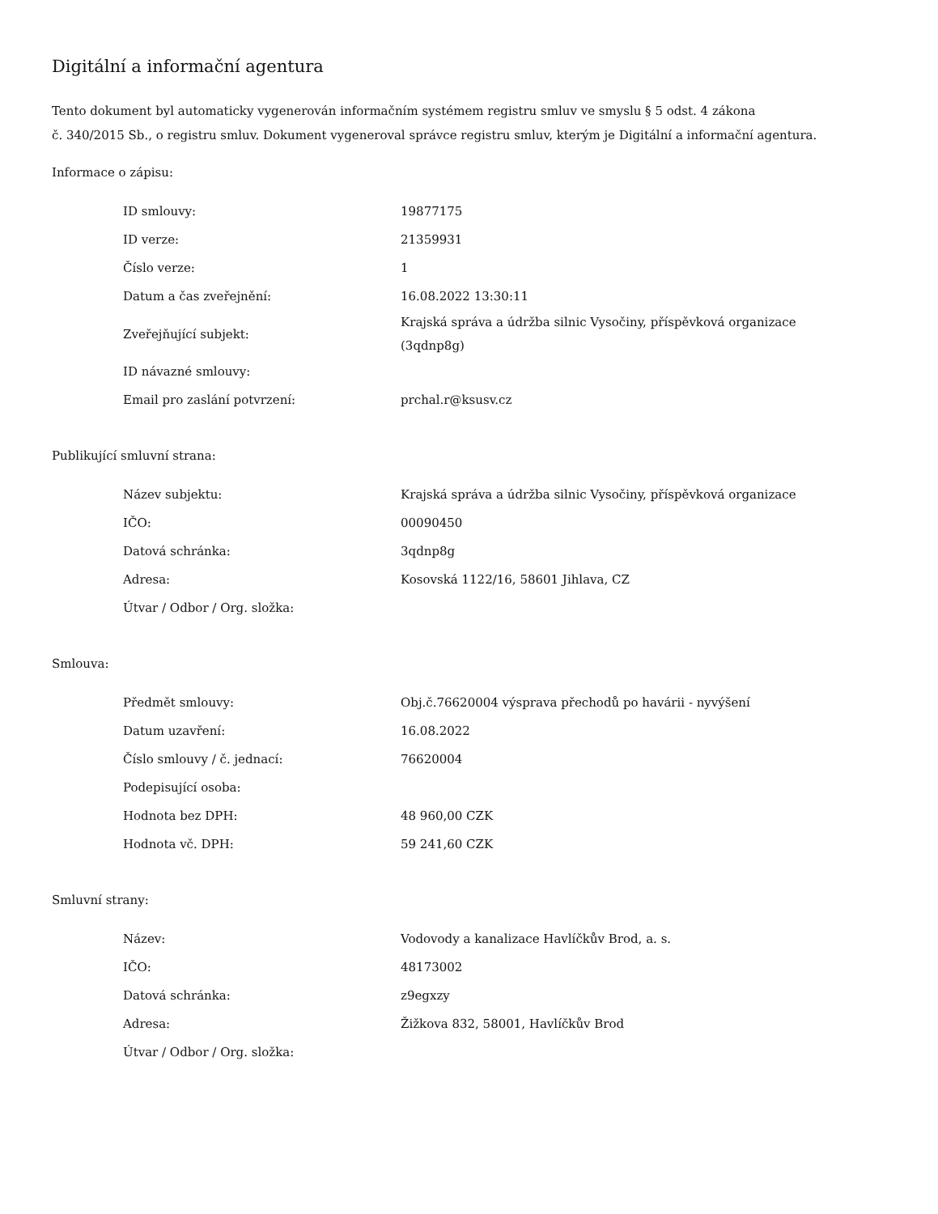Digitální a informační agentura
Tento dokument byl automaticky vygenerován informačním systémem registru smluv ve smyslu § 5 odst. 4 zákona
č. 340/2015 Sb., o registru smluv. Dokument vygeneroval správce registru smluv, kterým je Digitální a informační agentura.
Informace o zápisu:
| ID smlouvy: | 19877175 |
| ID verze: | 21359931 |
| Číslo verze: | 1 |
| Datum a čas zveřejnění: | 16.08.2022 13:30:11 |
| Zveřejňující subjekt: | Krajská správa a údržba silnic Vysočiny, příspěvková organizace (3qdnp8g) |
| ID návazné smlouvy: | |
| Email pro zaslání potvrzení: | prchal.r@ksusv.cz |
Publikující smluvní strana:
| Název subjektu: | Krajská správa a údržba silnic Vysočiny, příspěvková organizace |
| IČO: | 00090450 |
| Datová schránka: | 3qdnp8g |
| Adresa: | Kosovská 1122/16, 58601 Jihlava, CZ |
| Útvar / Odbor / Org. složka: | |
Smlouva:
| Předmět smlouvy: | Obj.č.76620004 výsprava přechodů po havárii - nyvýšení |
| Datum uzavření: | 16.08.2022 |
| Číslo smlouvy / č. jednací: | 76620004 |
| Podepisující osoba: | |
| Hodnota bez DPH: | 48 960,00 CZK |
| Hodnota vč. DPH: | 59 241,60 CZK |
Smluvní strany:
| Název: | Vodovody a kanalizace Havlíčkův Brod, a. s. |
| IČO: | 48173002 |
| Datová schránka: | z9egxzy |
| Adresa: | Žižkova 832, 58001, Havlíčkův Brod |
| Útvar / Odbor / Org. složka: | |